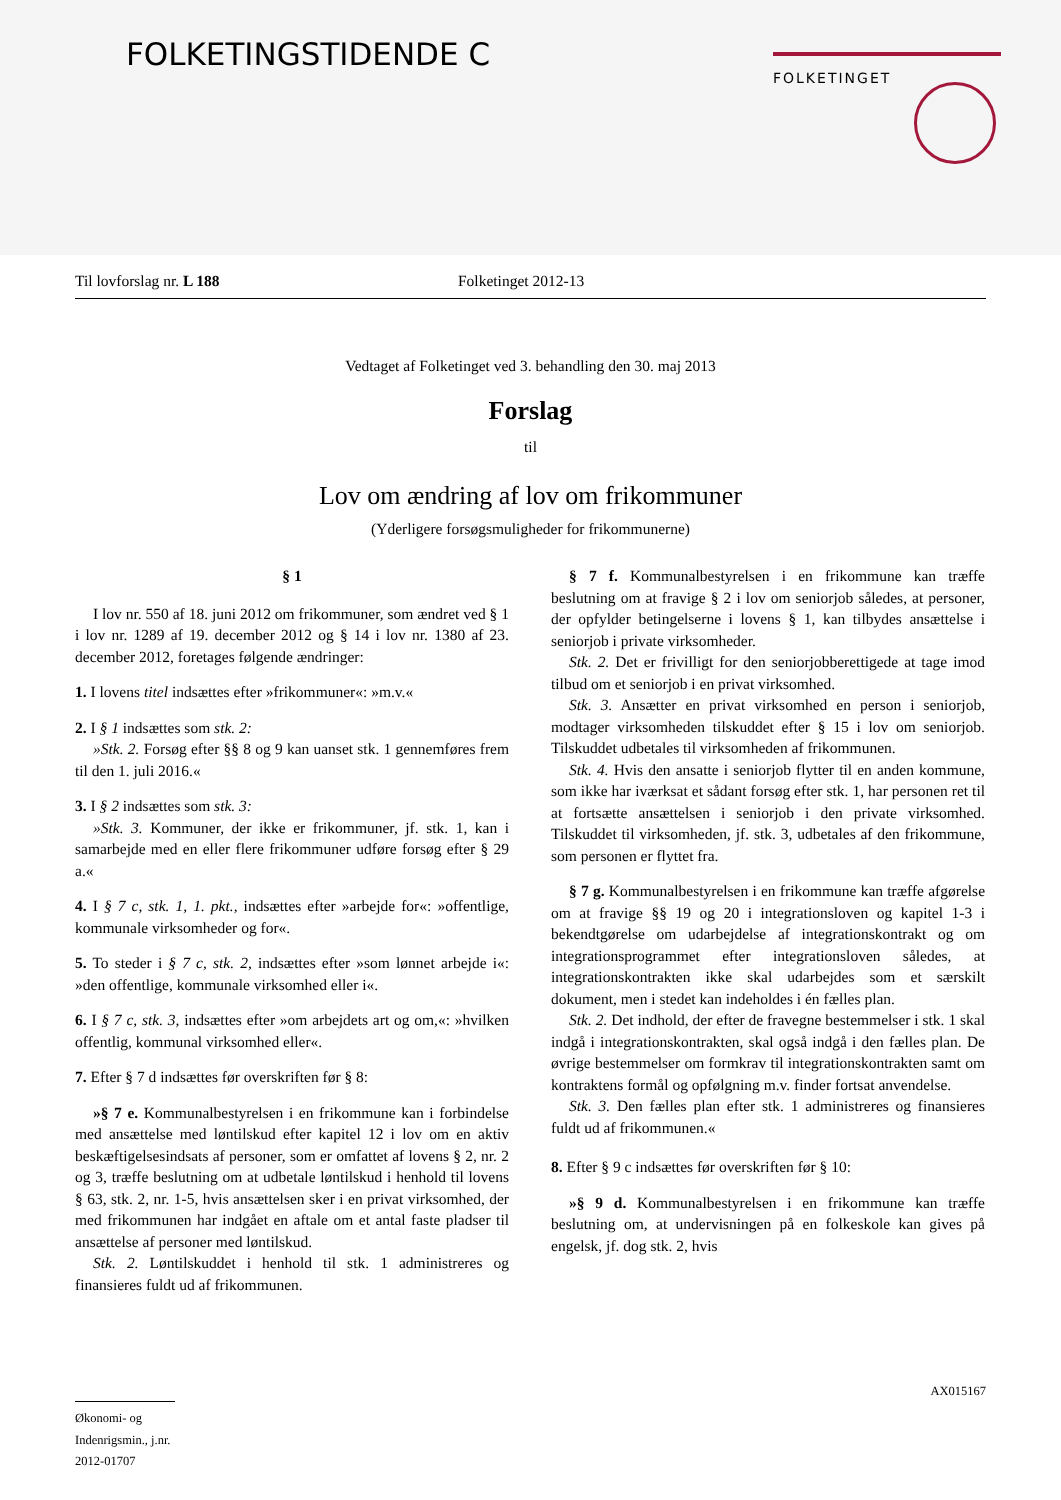FOLKETINGSTIDENDE C FOLKETINGET
Til lovforslag nr. L 188 Folketinget 2012-13
Vedtaget af Folketinget ved 3. behandling den 30. maj 2013
Forslag
til
Lov om ændring af lov om frikommuner
(Yderligere forsøgsmuligheder for frikommunerne)
§ 1
I lov nr. 550 af 18. juni 2012 om frikommuner, som ændret ved § 1 i lov nr. 1289 af 19. december 2012 og § 14 i lov nr. 1380 af 23. december 2012, foretages følgende ændringer:
1. I lovens titel indsættes efter »frikommuner«: »m.v.«
2. I § 1 indsættes som stk. 2:
»Stk. 2. Forsøg efter §§ 8 og 9 kan uanset stk. 1 gennemføres frem til den 1. juli 2016.«
3. I § 2 indsættes som stk. 3:
»Stk. 3. Kommuner, der ikke er frikommuner, jf. stk. 1, kan i samarbejde med en eller flere frikommuner udføre forsøg efter § 29 a.«
4. I § 7 c, stk. 1, 1. pkt., indsættes efter »arbejde for«: »offentlige, kommunale virksomheder og for«.
5. To steder i § 7 c, stk. 2, indsættes efter »som lønnet arbejde i«: »den offentlige, kommunale virksomhed eller i«.
6. I § 7 c, stk. 3, indsættes efter »om arbejdets art og om,«: »hvilken offentlig, kommunal virksomhed eller«.
7. Efter § 7 d indsættes før overskriften før § 8:
»§ 7 e. Kommunalbestyrelsen i en frikommune kan i forbindelse med ansættelse med løntilskud efter kapitel 12 i lov om en aktiv beskæftigelsesindsats af personer, som er omfattet af lovens § 2, nr. 2 og 3, træffe beslutning om at udbetale løntilskud i henhold til lovens § 63, stk. 2, nr. 1-5, hvis ansættelsen sker i en privat virksomhed, der med frikommunen har indgået en aftale om et antal faste pladser til ansættelse af personer med løntilskud.
Stk. 2. Løntilskuddet i henhold til stk. 1 administreres og finansieres fuldt ud af frikommunen.
§ 7 f. Kommunalbestyrelsen i en frikommune kan træffe beslutning om at fravige § 2 i lov om seniorjob således, at personer, der opfylder betingelserne i lovens § 1, kan tilbydes ansættelse i seniorjob i private virksomheder.
Stk. 2. Det er frivilligt for den seniorjobberettigede at tage imod tilbud om et seniorjob i en privat virksomhed.
Stk. 3. Ansætter en privat virksomhed en person i seniorjob, modtager virksomheden tilskuddet efter § 15 i lov om seniorjob. Tilskuddet udbetales til virksomheden af frikommunen.
Stk. 4. Hvis den ansatte i seniorjob flytter til en anden kommune, som ikke har iværksat et sådant forsøg efter stk. 1, har personen ret til at fortsætte ansættelsen i seniorjob i den private virksomhed. Tilskuddet til virksomheden, jf. stk. 3, udbetales af den frikommune, som personen er flyttet fra.
§ 7 g. Kommunalbestyrelsen i en frikommune kan træffe afgørelse om at fravige §§ 19 og 20 i integrationsloven og kapitel 1-3 i bekendtgørelse om udarbejdelse af integrationskontrakt og om integrationsprogrammet efter integrationsloven således, at integrationskontrakten ikke skal udarbejdes som et særskilt dokument, men i stedet kan indeholdes i én fælles plan.
Stk. 2. Det indhold, der efter de fravegne bestemmelser i stk. 1 skal indgå i integrationskontrakten, skal også indgå i den fælles plan. De øvrige bestemmelser om formkrav til integrationskontrakten samt om kontraktens formål og opfølgning m.v. finder fortsat anvendelse.
Stk. 3. Den fælles plan efter stk. 1 administreres og finansieres fuldt ud af frikommunen.«
8. Efter § 9 c indsættes før overskriften før § 10:
»§ 9 d. Kommunalbestyrelsen i en frikommune kan træffe beslutning om, at undervisningen på en folkeskole kan gives på engelsk, jf. dog stk. 2, hvis
Økonomi- og Indenrigsmin., j.nr. 2012-01707
AX015167